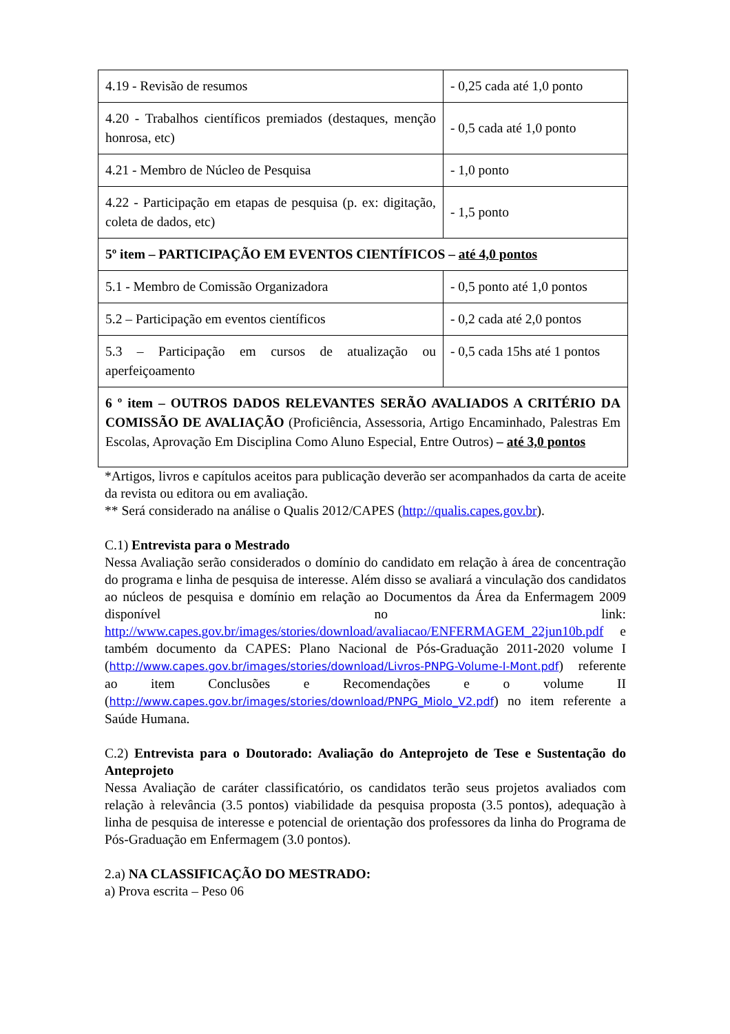| 4.19 - Revisão de resumos | - 0,25 cada até 1,0 ponto |
| 4.20 - Trabalhos científicos premiados (destaques, menção honrosa, etc) | - 0,5 cada até 1,0 ponto |
| 4.21 - Membro de Núcleo de Pesquisa | - 1,0 ponto |
| 4.22 - Participação em etapas de pesquisa (p. ex: digitação, coleta de dados, etc) | - 1,5 ponto |
| 5º item – PARTICIPAÇÃO EM EVENTOS CIENTÍFICOS – até 4,0 pontos | |
| 5.1 - Membro de Comissão Organizadora | - 0,5 ponto até 1,0 pontos |
| 5.2 – Participação em eventos científicos | - 0,2 cada até 2,0 pontos |
| 5.3 – Participação em cursos de atualização ou aperfeiçoamento | - 0,5 cada 15hs até 1 pontos |
| 6 º item – OUTROS DADOS RELEVANTES SERÃO AVALIADOS A CRITÉRIO DA COMISSÃO DE AVALIAÇÃO (Proficiência, Assessoria, Artigo Encaminhado, Palestras Em Escolas, Aprovação Em Disciplina Como Aluno Especial, Entre Outros) – até 3,0 pontos | |
*Artigos, livros e capítulos aceitos para publicação deverão ser acompanhados da carta de aceite da revista ou editora ou em avaliação.
** Será considerado na análise o Qualis 2012/CAPES (http://qualis.capes.gov.br).
C.1) Entrevista para o Mestrado
Nessa Avaliação serão considerados o domínio do candidato em relação à área de concentração do programa e linha de pesquisa de interesse. Além disso se avaliará a vinculação dos candidatos ao núcleos de pesquisa e domínio em relação ao Documentos da Área da Enfermagem 2009 disponível no link: http://www.capes.gov.br/images/stories/download/avaliacao/ENFERMAGEM_22jun10b.pdf e também documento da CAPES: Plano Nacional de Pós-Graduação 2011-2020 volume I (http://www.capes.gov.br/images/stories/download/Livros-PNPG-Volume-I-Mont.pdf) referente ao item Conclusões e Recomendações e o volume II (http://www.capes.gov.br/images/stories/download/PNPG_Miolo_V2.pdf) no item referente a Saúde Humana.
C.2) Entrevista para o Doutorado: Avaliação do Anteprojeto de Tese e Sustentação do Anteprojeto
Nessa Avaliação de caráter classificatório, os candidatos terão seus projetos avaliados com relação à relevância (3.5 pontos) viabilidade da pesquisa proposta (3.5 pontos), adequação à linha de pesquisa de interesse e potencial de orientação dos professores da linha do Programa de Pós-Graduação em Enfermagem (3.0 pontos).
2.a) NA CLASSIFICAÇÃO DO MESTRADO:
a) Prova escrita – Peso 06